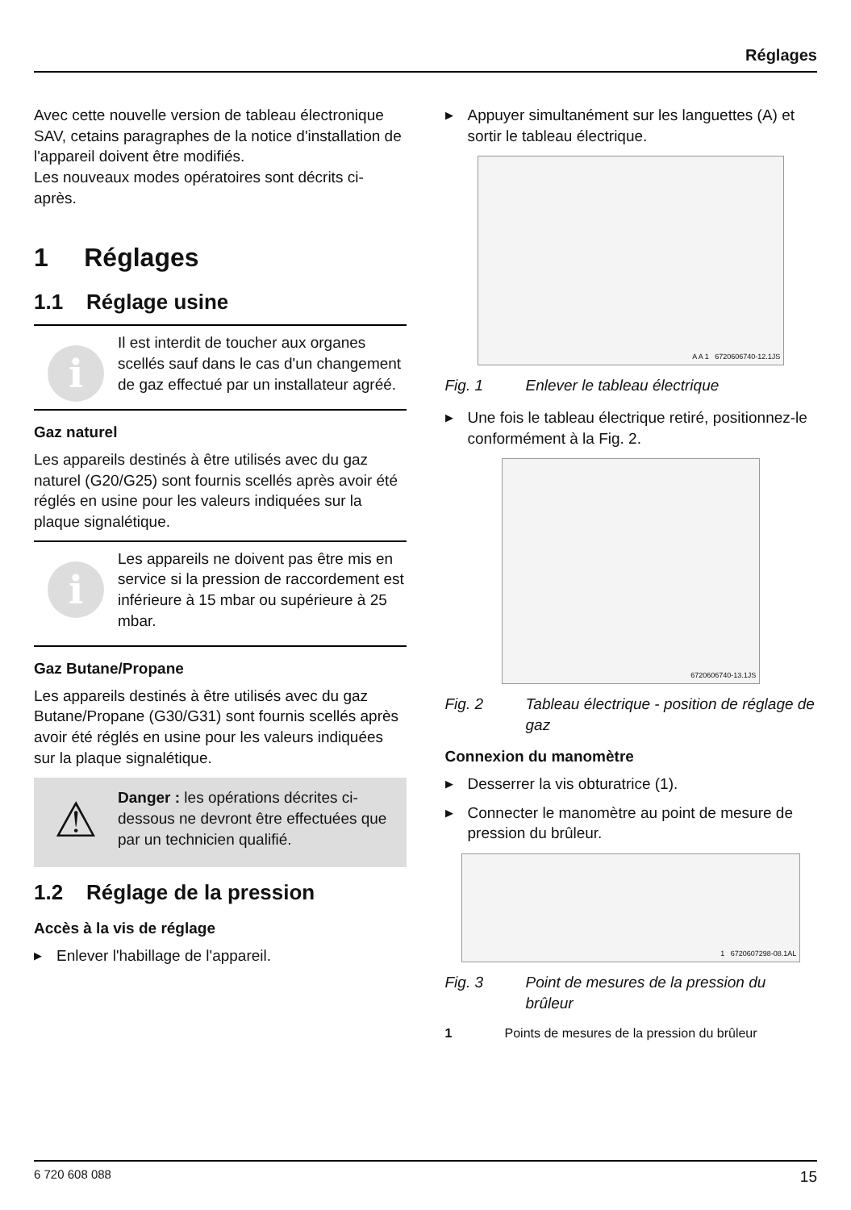Réglages
Avec cette nouvelle version de tableau électronique SAV, cetains paragraphes de la notice d'installation de l'appareil doivent être modifiés.
Les nouveaux modes opératoires sont décrits ci-après.
1 Réglages
1.1 Réglage usine
i
Il est interdit de toucher aux organes scellés sauf dans le cas d'un changement de gaz effectué par un installateur agréé.
Gaz naturel
Les appareils destinés à être utilisés avec du gaz naturel (G20/G25) sont fournis scellés après avoir été réglés en usine pour les valeurs indiquées sur la plaque signalétique.
i
Les appareils ne doivent pas être mis en service si la pression de raccordement est inférieure à 15 mbar ou supérieure à 25 mbar.
Gaz Butane/Propane
Les appareils destinés à être utilisés avec du gaz Butane/Propane (G30/G31) sont fournis scellés après avoir été réglés en usine pour les valeurs indiquées sur la plaque signalétique.
⚠
Danger : les opérations décrites ci-dessous ne devront être effectuées que par un technicien qualifié.
1.2 Réglage de la pression
Accès à la vis de réglage
▶ Enlever l'habillage de l'appareil.
▶ Appuyer simultanément sur les languettes (A) et sortir le tableau électrique.
A A 1 6720606740-12.1JS
Fig. 1 Enlever le tableau électrique
▶ Une fois le tableau électrique retiré, positionnez-le conformément à la Fig. 2.
6720606740-13.1JS
Fig. 2 Tableau électrique - position de réglage de gaz
Connexion du manomètre
▶ Desserrer la vis obturatrice (1).
▶ Connecter le manomètre au point de mesure de pression du brûleur.
1 6720607298-08.1AL
Fig. 3 Point de mesures de la pression du brûleur
1 Points de mesures de la pression du brûleur
6 720 608 088 15